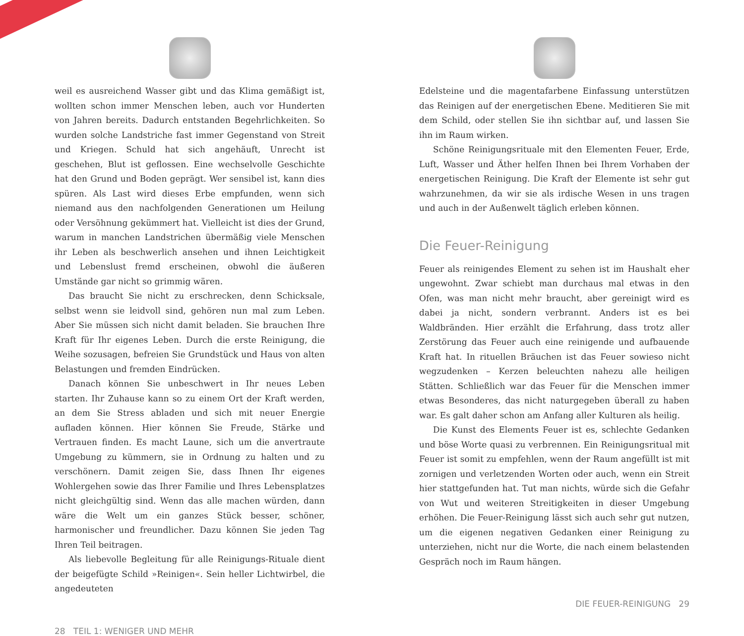weil es ausreichend Wasser gibt und das Klima gemäßigt ist, wollten schon immer Menschen leben, auch vor Hunderten von Jahren bereits. Dadurch entstanden Begehrlichkeiten. So wurden solche Landstriche fast immer Gegenstand von Streit und Kriegen. Schuld hat sich angehäuft, Unrecht ist geschehen, Blut ist geflossen. Eine wechselvolle Geschichte hat den Grund und Boden geprägt. Wer sensibel ist, kann dies spüren. Als Last wird dieses Erbe empfunden, wenn sich niemand aus den nachfolgenden Generationen um Heilung oder Versöhnung gekümmert hat. Vielleicht ist dies der Grund, warum in manchen Landstrichen übermäßig viele Menschen ihr Leben als beschwerlich ansehen und ihnen Leichtigkeit und Lebenslust fremd erscheinen, obwohl die äußeren Umstände gar nicht so grimmig wären.
Das braucht Sie nicht zu erschrecken, denn Schicksale, selbst wenn sie leidvoll sind, gehören nun mal zum Leben. Aber Sie müssen sich nicht damit beladen. Sie brauchen Ihre Kraft für Ihr eigenes Leben. Durch die erste Reinigung, die Weihe sozusagen, befreien Sie Grundstück und Haus von alten Belastungen und fremden Eindrücken.
Danach können Sie unbeschwert in Ihr neues Leben starten. Ihr Zuhause kann so zu einem Ort der Kraft werden, an dem Sie Stress abladen und sich mit neuer Energie aufladen können. Hier können Sie Freude, Stärke und Vertrauen finden. Es macht Laune, sich um die anvertraute Umgebung zu kümmern, sie in Ordnung zu halten und zu verschönern. Damit zeigen Sie, dass Ihnen Ihr eigenes Wohlergehen sowie das Ihrer Familie und Ihres Lebensplatzes nicht gleichgültig sind. Wenn das alle machen würden, dann wäre die Welt um ein ganzes Stück besser, schöner, harmonischer und freundlicher. Dazu können Sie jeden Tag Ihren Teil beitragen.
Als liebevolle Begleitung für alle Reinigungs-Rituale dient der beigefügte Schild »Reinigen«. Sein heller Lichtwirbel, die angedeuteten
28 TEIL 1: WENIGER UND MEHR
Edelsteine und die magentafarbene Einfassung unterstützen das Reinigen auf der energetischen Ebene. Meditieren Sie mit dem Schild, oder stellen Sie ihn sichtbar auf, und lassen Sie ihn im Raum wirken.
Schöne Reinigungsrituale mit den Elementen Feuer, Erde, Luft, Wasser und Äther helfen Ihnen bei Ihrem Vorhaben der energetischen Reinigung. Die Kraft der Elemente ist sehr gut wahrzunehmen, da wir sie als irdische Wesen in uns tragen und auch in der Außenwelt täglich erleben können.
Die Feuer-Reinigung
Feuer als reinigendes Element zu sehen ist im Haushalt eher ungewohnt. Zwar schiebt man durchaus mal etwas in den Ofen, was man nicht mehr braucht, aber gereinigt wird es dabei ja nicht, sondern verbrannt. Anders ist es bei Waldbränden. Hier erzählt die Erfahrung, dass trotz aller Zerstörung das Feuer auch eine reinigende und aufbauende Kraft hat. In rituellen Bräuchen ist das Feuer sowieso nicht wegzudenken – Kerzen beleuchten nahezu alle heiligen Stätten. Schließlich war das Feuer für die Menschen immer etwas Besonderes, das nicht naturgegeben überall zu haben war. Es galt daher schon am Anfang aller Kulturen als heilig.
Die Kunst des Elements Feuer ist es, schlechte Gedanken und böse Worte quasi zu verbrennen. Ein Reinigungsritual mit Feuer ist somit zu empfehlen, wenn der Raum angefüllt ist mit zornigen und verletzenden Worten oder auch, wenn ein Streit hier stattgefunden hat. Tut man nichts, würde sich die Gefahr von Wut und weiteren Streitigkeiten in dieser Umgebung erhöhen. Die Feuer-Reinigung lässt sich auch sehr gut nutzen, um die eigenen negativen Gedanken einer Reinigung zu unterziehen, nicht nur die Worte, die nach einem belastenden Gespräch noch im Raum hängen.
DIE FEUER-REINIGUNG 29